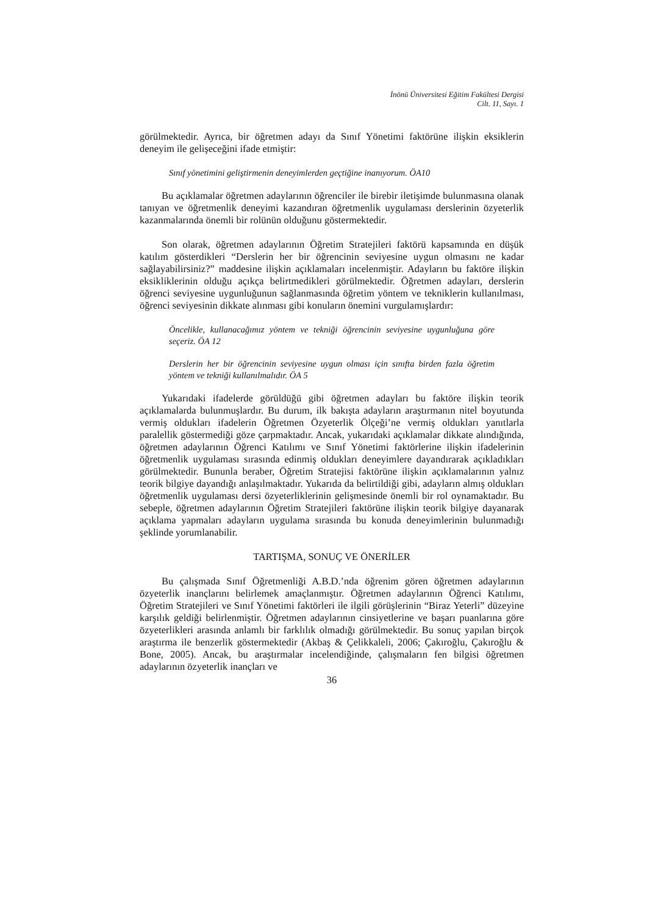İnönü Üniversitesi Eğitim Fakültesi Dergisi
Cilt. 11, Sayı. 1
görülmektedir. Ayrıca, bir öğretmen adayı da Sınıf Yönetimi faktörüne ilişkin eksiklerin deneyim ile gelişeceğini ifade etmiştir:
Sınıf yönetimini geliştirmenin deneyimlerden geçtiğine inanıyorum. ÖA10
Bu açıklamalar öğretmen adaylarının öğrenciler ile birebir iletişimde bulunmasına olanak tanıyan ve öğretmenlik deneyimi kazandıran öğretmenlik uygulaması derslerinin özyeterlik kazanmalarında önemli bir rolünün olduğunu göstermektedir.
Son olarak, öğretmen adaylarının Öğretim Stratejileri faktörü kapsamında en düşük katılım gösterdikleri “Derslerin her bir öğrencinin seviyesine uygun olmasını ne kadar sağlayabilirsiniz?” maddesine ilişkin açıklamaları incelenmiştir. Adayların bu faktöre ilişkin eksikliklerinin olduğu açıkça belirtmedikleri görülmektedir. Öğretmen adayları, derslerin öğrenci seviyesine uygunluğunun sağlanmasında öğretim yöntem ve tekniklerin kullanılması, öğrenci seviyesinin dikkate alınması gibi konuların önemini vurgulamışlardır:
Öncelikle, kullanacağımız yöntem ve tekniği öğrencinin seviyesine uygunluğuna göre seçeriz. ÖA 12
Derslerin her bir öğrencinin seviyesine uygun olması için sınıfta birden fazla öğretim yöntem ve tekniği kullanılmalıdır. ÖA 5
Yukarıdaki ifadelerde görüldüğü gibi öğretmen adayları bu faktöre ilişkin teorik açıklamalarda bulunmuşlardır. Bu durum, ilk bakışta adayların araştırmanın nitel boyutunda vermiş oldukları ifadelerin Öğretmen Özyeterlik Ölçeği’ne vermiş oldukları yanıtlarla paralellik göstermediği göze çarpmaktadır. Ancak, yukarıdaki açıklamalar dikkate alındığında, öğretmen adaylarının Öğrenci Katılımı ve Sınıf Yönetimi faktörlerine ilişkin ifadelerinin öğretmenlik uygulaması sırasında edinmiş oldukları deneyimlere dayandırarak açıkladıkları görülmektedir. Bununla beraber, Öğretim Stratejisi faktörüne ilişkin açıklamalarının yalnız teorik bilgiye dayandığı anlaşılmaktadır. Yukarıda da belirtildiği gibi, adayların almış oldukları öğretmenlik uygulaması dersi özyeterliklerinin gelişmesinde önemli bir rol oynamaktadır. Bu sebeple, öğretmen adaylarının Öğretim Stratejileri faktörüne ilişkin teorik bilgiye dayanarak açıklama yapmaları adayların uygulama sırasında bu konuda deneyimlerinin bulunmadığı şeklinde yorumlanabilir.
TARTIŞMA, SONUÇ VE ÖNERİLER
Bu çalışmada Sınıf Öğretmenliği A.B.D.’nda öğrenim gören öğretmen adaylarının özyeterlik inançlarını belirlemek amaçlanmıştır. Öğretmen adaylarının Öğrenci Katılımı, Öğretim Stratejileri ve Sınıf Yönetimi faktörleri ile ilgili görüşlerinin “Biraz Yeterli” düzeyine karşılık geldiği belirlenmiştir. Öğretmen adaylarının cinsiyetlerine ve başarı puanlarına göre özyeterlikleri arasında anlamlı bir farklılık olmadığı görülmektedir. Bu sonuç yapılan birçok araştırma ile benzerlik göstermektedir (Akbaş & Çelikkaleli, 2006; Çakıroğlu, Çakıroğlu & Bone, 2005). Ancak, bu araştırmalar incelendiğinde, çalışmaların fen bilgisi öğretmen adaylarının özyeterlik inançları ve
36